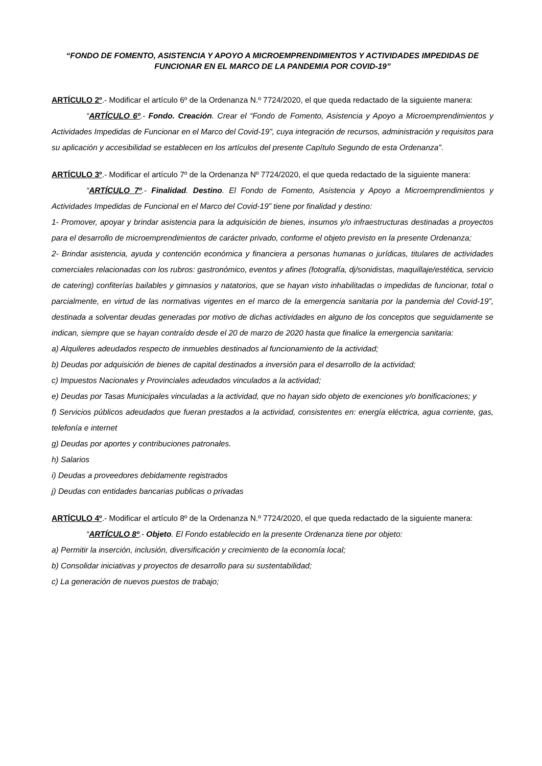“FONDO DE FOMENTO, ASISTENCIA Y APOYO A MICROEMPRENDIMIENTOS Y ACTIVIDADES IMPEDIDAS DE FUNCIONAR EN EL MARCO DE LA PANDEMIA POR COVID-19”
ARTÍCULO 2º.- Modificar el artículo 6º de la Ordenanza N.º 7724/2020, el que queda redactado de la siguiente manera:
“ARTÍCULO 6º.- Fondo. Creación. Crear el “Fondo de Fomento, Asistencia y Apoyo a Microemprendimientos y Actividades Impedidas de Funcionar en el Marco del Covid-19”, cuya integración de recursos, administración y requisitos para su aplicación y accesibilidad se establecen en los artículos del presente Capítulo Segundo de esta Ordenanza”.
ARTÍCULO 3º.- Modificar el artículo 7º de la Ordenanza Nº 7724/2020, el que queda redactado de la siguiente manera:
“ARTÍCULO 7º.- Finalidad. Destino. El Fondo de Fomento, Asistencia y Apoyo a Microemprendimientos y Actividades Impedidas de Funcional en el Marco del Covid-19” tiene por finalidad y destino:
1- Promover, apoyar y brindar asistencia para la adquisición de bienes, insumos y/o infraestructuras destinadas a proyectos para el desarrollo de microemprendimientos de carácter privado, conforme el objeto previsto en la presente Ordenanza;
2- Brindar asistencia, ayuda y contención económica y financiera a personas humanas o jurídicas, titulares de actividades comerciales relacionadas con los rubros: gastronómico, eventos y afines (fotografía, dj/sonidistas, maquillaje/estética, servicio de catering) confiterías bailables y gimnasios y natatorios, que se hayan visto inhabilitadas o impedidas de funcionar, total o parcialmente, en virtud de las normativas vigentes en el marco de la emergencia sanitaria por la pandemia del Covid-19”, destinada a solventar deudas generadas por motivo de dichas actividades en alguno de los conceptos que seguidamente se indican, siempre que se hayan contraído desde el 20 de marzo de 2020 hasta que finalice la emergencia sanitaria:
a) Alquileres adeudados respecto de inmuebles destinados al funcionamiento de la actividad;
b) Deudas por adquisición de bienes de capital destinados a inversión para el desarrollo de la actividad;
c) Impuestos Nacionales y Provinciales adeudados vinculados a la actividad;
e) Deudas por Tasas Municipales vinculadas a la actividad, que no hayan sido objeto de exenciones y/o bonificaciones; y
f) Servicios públicos adeudados que fueran prestados a la actividad, consistentes en: energía eléctrica, agua corriente, gas, telefonía e internet
g) Deudas por aportes y contribuciones patronales.
h) Salarios
i) Deudas a proveedores debidamente registrados
j) Deudas con entidades bancarias publicas o privadas
ARTÍCULO 4º.- Modificar el artículo 8º de la Ordenanza N.º 7724/2020, el que queda redactado de la siguiente manera:
“ARTÍCULO 8º.- Objeto. El Fondo establecido en la presente Ordenanza tiene por objeto:
a) Permitir la inserción, inclusión, diversificación y crecimiento de la economía local;
b) Consolidar iniciativas y proyectos de desarrollo para su sustentabilidad;
c) La generación de nuevos puestos de trabajo;